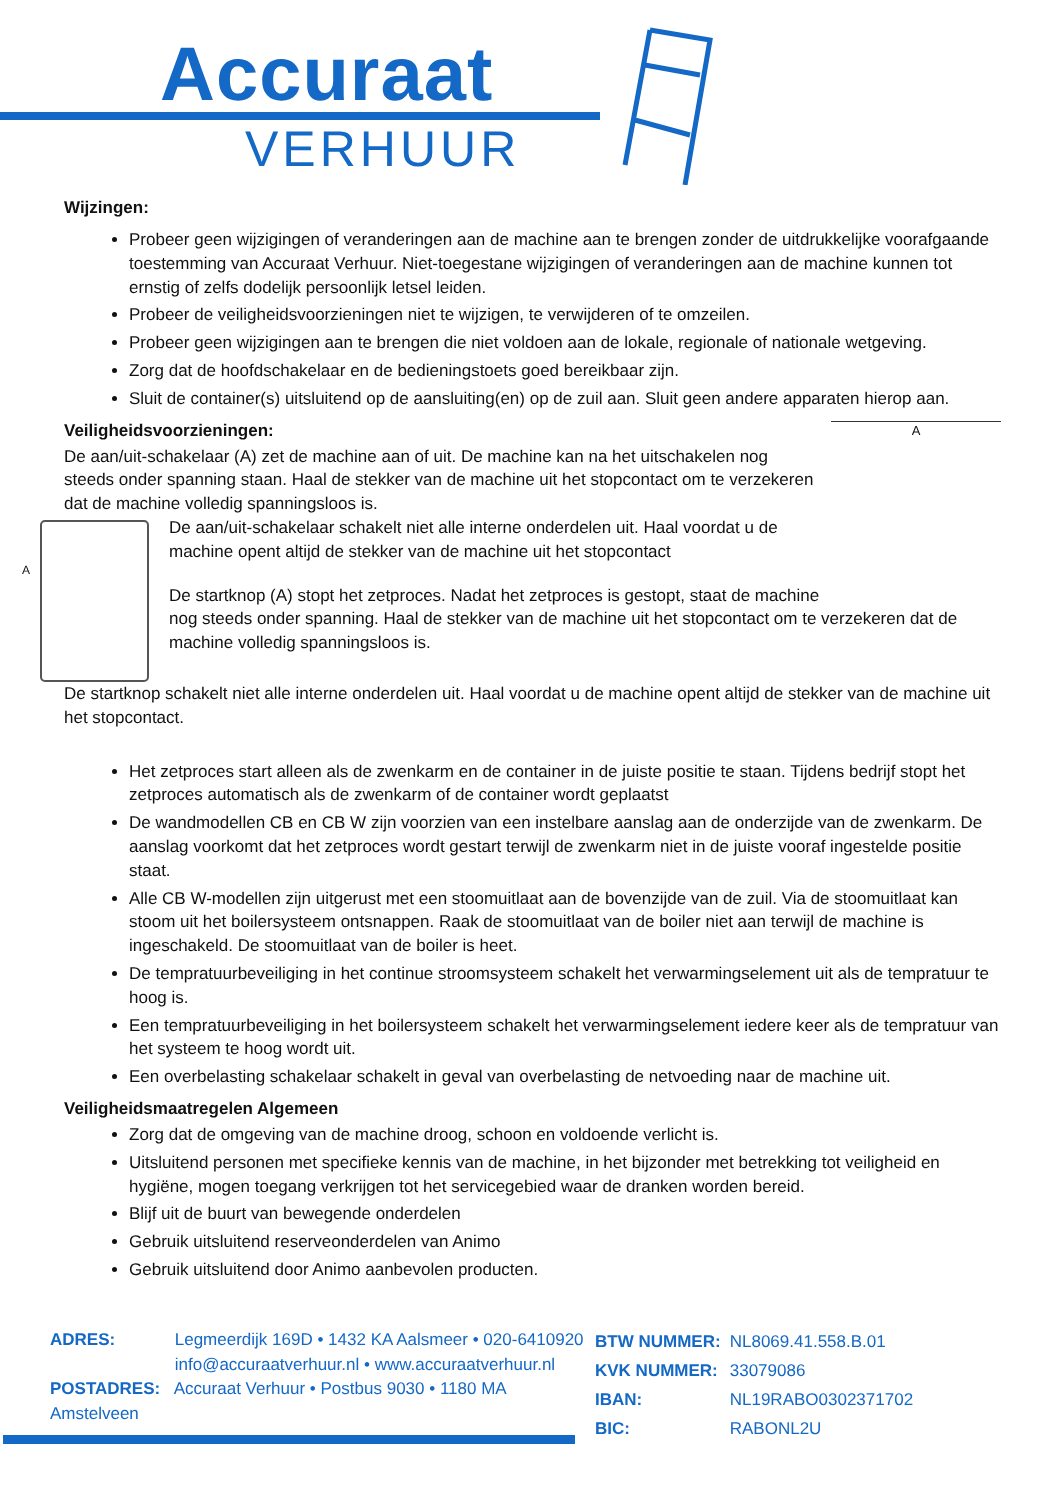Accuraat
VERHUUR
Wijzingen:
Probeer geen wijzigingen of veranderingen aan de machine aan te brengen zonder de uitdrukkelijke voorafgaande toestemming van Accuraat Verhuur. Niet-toegestane wijzigingen of veranderingen aan de machine kunnen tot ernstig of zelfs dodelijk persoonlijk letsel leiden.
Probeer de veiligheidsvoorzieningen niet te wijzigen, te verwijderen of te omzeilen.
Probeer geen wijzigingen aan te brengen die niet voldoen aan de lokale, regionale of nationale wetgeving.
Zorg dat de hoofdschakelaar en de bedieningstoets goed bereikbaar zijn.
Sluit de container(s) uitsluitend op de aansluiting(en) op de zuil aan. Sluit geen andere apparaten hierop aan.
A
Veiligheidsvoorzieningen:
De aan/uit-schakelaar (A) zet de machine aan of uit. De machine kan na het uitschakelen nog steeds onder spanning staan. Haal de stekker van de machine uit het stopcontact om te verzekeren dat de machine volledig spanningsloos is.
A
De aan/uit-schakelaar schakelt niet alle interne onderdelen uit. Haal voordat u de machine opent altijd de stekker van de machine uit het stopcontact
De startknop (A) stopt het zetproces. Nadat het zetproces is gestopt, staat de machine nog steeds onder spanning. Haal de stekker van de machine uit het stopcontact om te verzekeren dat de machine volledig spanningsloos is.
De startknop schakelt niet alle interne onderdelen uit. Haal voordat u de machine opent altijd de stekker van de machine uit het stopcontact.
Het zetproces start alleen als de zwenkarm en de container in de juiste positie te staan. Tijdens bedrijf stopt het zetproces automatisch als de zwenkarm of de container wordt geplaatst
De wandmodellen CB en CB W zijn voorzien van een instelbare aanslag aan de onderzijde van de zwenkarm. De aanslag voorkomt dat het zetproces wordt gestart terwijl de zwenkarm niet in de juiste vooraf ingestelde positie staat.
Alle CB W-modellen zijn uitgerust met een stoomuitlaat aan de bovenzijde van de zuil. Via de stoomuitlaat kan stoom uit het boilersysteem ontsnappen. Raak de stoomuitlaat van de boiler niet aan terwijl de machine is ingeschakeld. De stoomuitlaat van de boiler is heet.
De tempratuurbeveiliging in het continue stroomsysteem schakelt het verwarmingselement uit als de tempratuur te hoog is.
Een tempratuurbeveiliging in het boilersysteem schakelt het verwarmingselement iedere keer als de tempratuur van het systeem te hoog wordt uit.
Een overbelasting schakelaar schakelt in geval van overbelasting de netvoeding naar de machine uit.
Veiligheidsmaatregelen Algemeen
Zorg dat de omgeving van de machine droog, schoon en voldoende verlicht is.
Uitsluitend personen met specifieke kennis van de machine, in het bijzonder met betrekking tot veiligheid en hygiëne, mogen toegang verkrijgen tot het servicegebied waar de dranken worden bereid.
Blijf uit de buurt van bewegende onderdelen
Gebruik uitsluitend reserveonderdelen van Animo
Gebruik uitsluitend door Animo aanbevolen producten.
ADRES: Legmeerdijk 169D • 1432 KA Aalsmeer • 020-6410920
info@accuraatverhuur.nl • www.accuraatverhuur.nl
POSTADRES: Accuraat Verhuur • Postbus 9030 • 1180 MA Amstelveen
BTW NUMMER: NL8069.41.558.B.01
KVK NUMMER: 33079086
IBAN: NL19RABO0302371702
BIC: RABONL2U